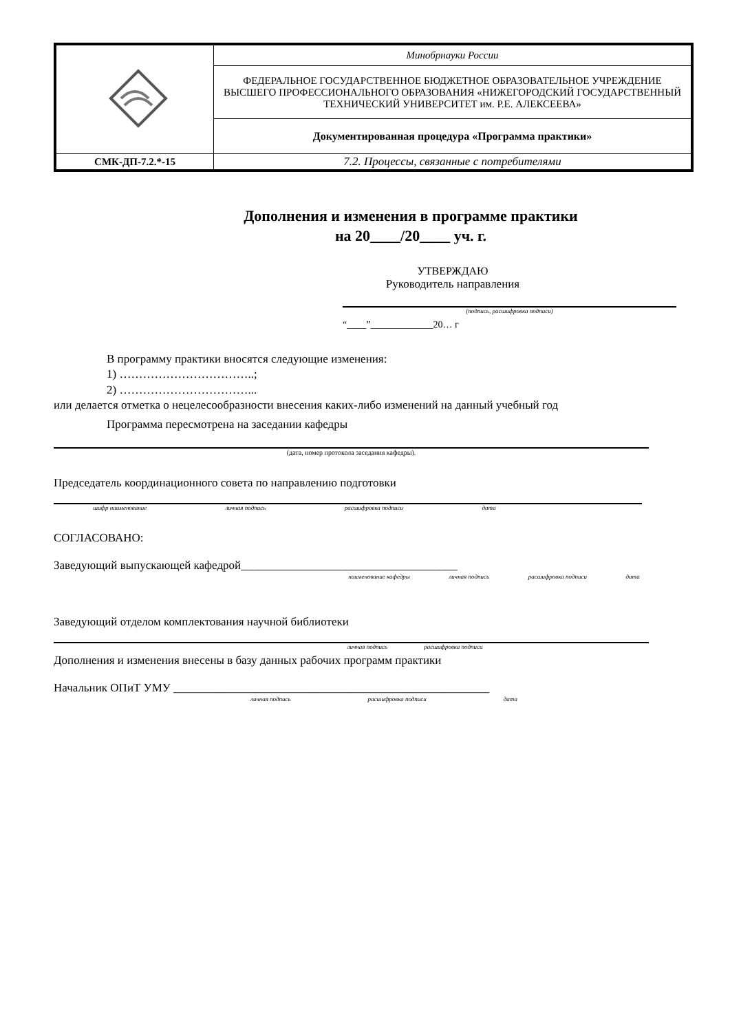| | Минобрнауки России |
| | ФЕДЕРАЛЬНОЕ ГОСУДАРСТВЕННОЕ БЮДЖЕТНОЕ ОБРАЗОВАТЕЛЬНОЕ УЧРЕЖДЕНИЕ ВЫСШЕГО ПРОФЕССИОНАЛЬНОГО ОБРАЗОВАНИЯ «НИЖЕГОРОДСКИЙ ГОСУДАРСТВЕННЫЙ ТЕХНИЧЕСКИЙ УНИВЕРСИТЕТ им. Р.Е. АЛЕКСЕЕВА» |
| | Документированная процедура «Программа практики» |
| СМК-ДП-7.2.*-15 | 7.2. Процессы, связанные с потребителями |
Дополнения и изменения в программе практики
на 20____/20____ уч. г.
УТВЕРЖДАЮ
Руководитель направления
(подпись, расшифровка подписи)
“____”_____________20… г
В программу практики вносятся следующие изменения:
1) ……………………………..;
2) ……………………………...
или делается отметка о нецелесообразности внесения каких-либо изменений на данный учебный год
Программа пересмотрена на заседании кафедры
(дата, номер протокола заседания кафедры).
Председатель координационного совета по направлению подготовки
шифр наименование личная подпись расшифровка подписи дата
СОГЛАСОВАНО:
Заведующий выпускающей кафедрой_____________________________________
наименование кафедры личная подпись расшифровка подписи дата
Заведующий отделом комплектования научной библиотеки
личная подпись расшифровка подписи
Дополнения и изменения внесены в базу данных рабочих программ практики
Начальник ОПиТ УМУ ______________________________________________________
личная подпись расшифровка подписи дата